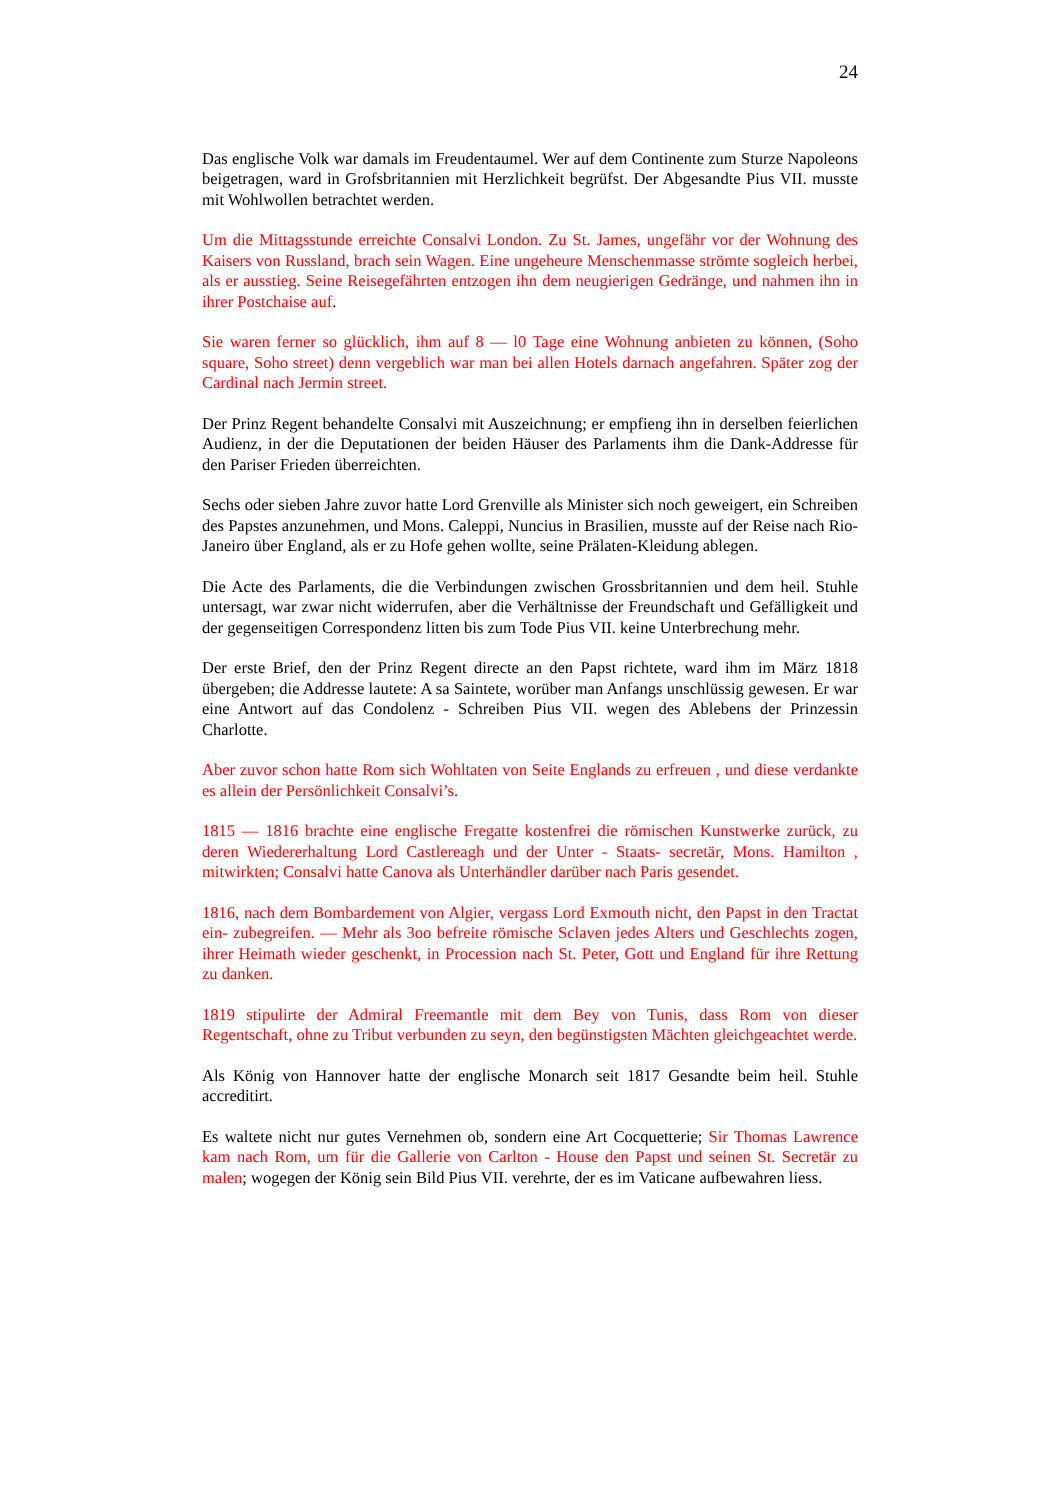24
Das englische Volk war damals im Freudentaumel. Wer auf dem Continente zum Sturze Napoleons beigetragen, ward in Grofsbritannien mit Herzlichkeit begrüfst. Der Abgesandte Pius VII. musste mit Wohlwollen betrachtet werden.
Um die Mittagsstunde erreichte Consalvi London. Zu St. James, ungefähr vor der Wohnung des Kaisers von Russland, brach sein Wagen. Eine ungeheure Menschenmasse strömte sogleich herbei, als er ausstieg. Seine Reisegefährten entzogen ihn dem neugierigen Gedränge, und nahmen ihn in ihrer Postchaise auf.
Sie waren ferner so glücklich, ihm auf 8 — l0 Tage eine Wohnung anbieten zu können, (Soho square, Soho street) denn vergeblich war man bei allen Hotels darnach angefahren. Später zog der Cardinal nach Jermin street.
Der Prinz Regent behandelte Consalvi mit Auszeichnung; er empfieng ihn in derselben feierlichen Audienz, in der die Deputationen der beiden Häuser des Parlaments ihm die Dank-Addresse für den Pariser Frieden überreichten.
Sechs oder sieben Jahre zuvor hatte Lord Grenville als Minister sich noch geweigert, ein Schreiben des Papstes anzunehmen, und Mons. Caleppi, Nuncius in Brasilien, musste auf der Reise nach Rio-Janeiro über England, als er zu Hofe gehen wollte, seine Prälaten-Kleidung ablegen.
Die Acte des Parlaments, die die Verbindungen zwischen Grossbritannien und dem heil. Stuhle untersagt, war zwar nicht widerrufen, aber die Verhältnisse der Freundschaft und Gefälligkeit und der gegenseitigen Correspondenz litten bis zum Tode Pius VII. keine Unterbrechung mehr.
Der erste Brief, den der Prinz Regent directe an den Papst richtete, ward ihm im März 1818 übergeben; die Addresse lautete: A sa Saintete, worüber man Anfangs unschlüssig gewesen. Er war eine Antwort auf das Condolenz - Schreiben Pius VII. wegen des Ablebens der Prinzessin Charlotte.
Aber zuvor schon hatte Rom sich Wohltaten von Seite Englands zu erfreuen , und diese verdankte es allein der Persönlichkeit Consalvi’s.
1815 — 1816 brachte eine englische Fregatte kostenfrei die römischen Kunstwerke zurück, zu deren Wiedererhaltung Lord Castlereagh und der Unter - Staats- secretär, Mons. Hamilton , mitwirkten; Consalvi hatte Canova als Unterhändler darüber nach Paris gesendet.
1816, nach dem Bombardement von Algier, vergass Lord Exmouth nicht, den Papst in den Tractat ein- zubegreifen. — Mehr als 3oo befreite römische Sclaven jedes Alters und Geschlechts zogen, ihrer Heimath wieder geschenkt, in Procession nach St. Peter, Gott und England für ihre Rettung zu danken.
1819 stipulirte der Admiral Freemantle mit dem Bey von Tunis, dass Rom von dieser Regentschaft, ohne zu Tribut verbunden zu seyn, den begünstigsten Mächten gleichgeachtet werde.
Als König von Hannover hatte der englische Monarch seit 1817 Gesandte beim heil. Stuhle accreditirt.
Es waltete nicht nur gutes Vernehmen ob, sondern eine Art Cocquetterie; Sir Thomas Lawrence kam nach Rom, um für die Gallerie von Carlton - House den Papst und seinen St. Secretär zu malen; wogegen der König sein Bild Pius VII. verehrte, der es im Vaticane aufbewahren liess.